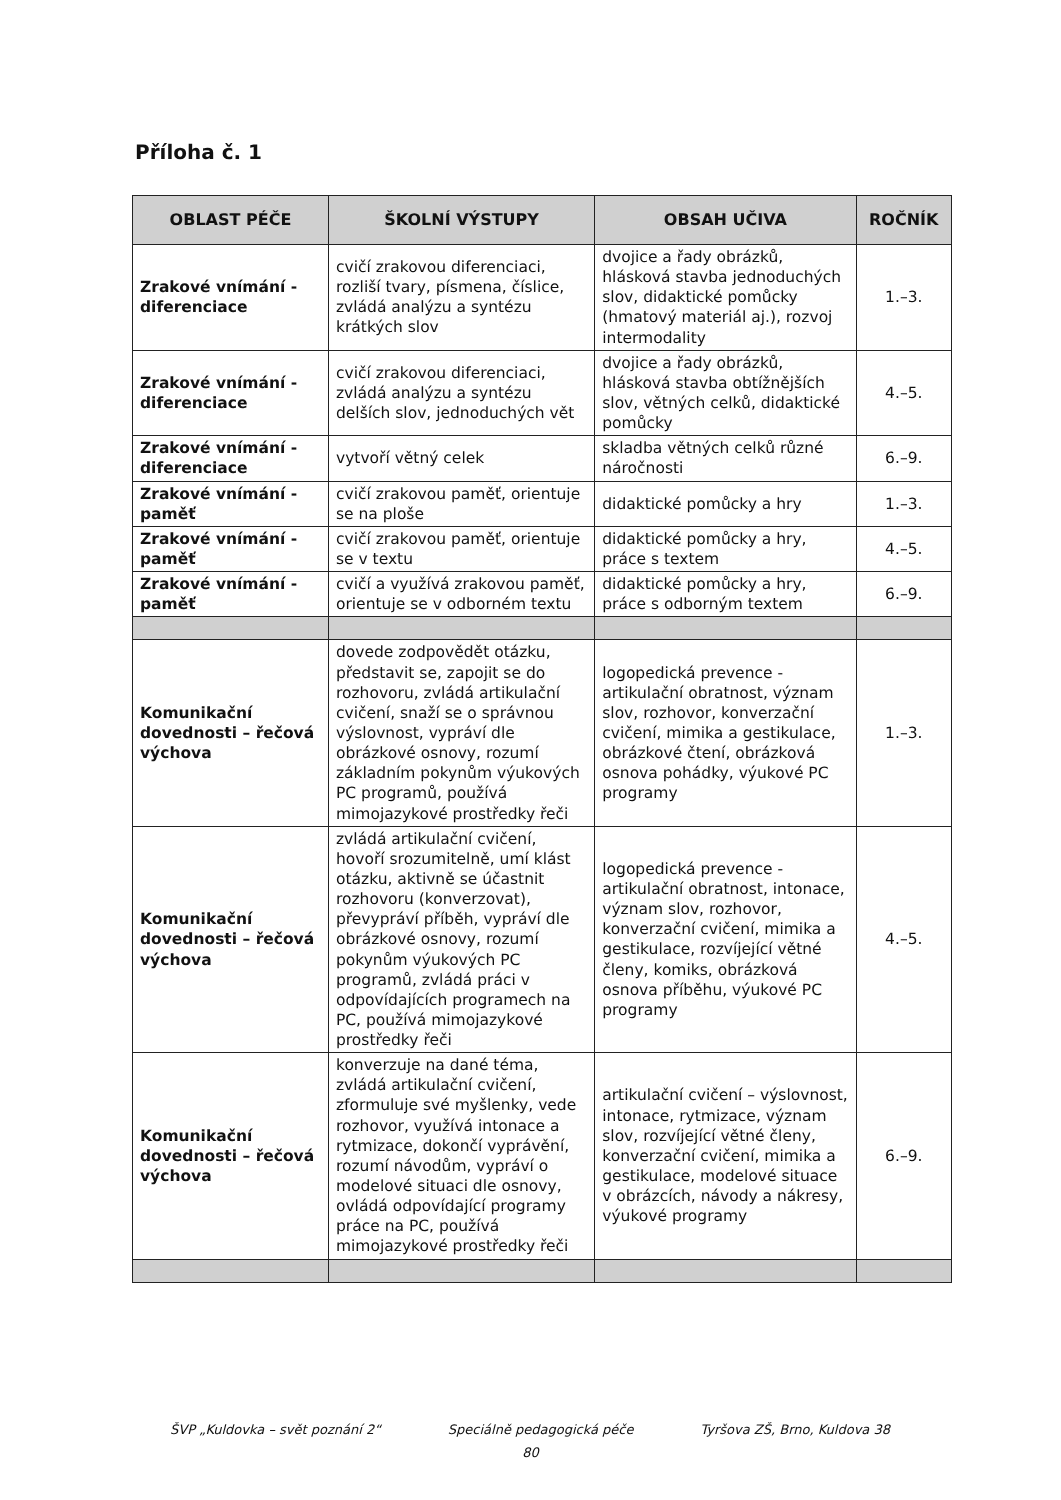Příloha č. 1
| OBLAST PÉČE | ŠKOLNÍ VÝSTUPY | OBSAH UČIVA | ROČNÍK |
| --- | --- | --- | --- |
| Zrakové vnímání - diferenciace | cvičí zrakovou diferenciaci, rozliší tvary, písmena, číslice, zvládá analýzu a syntézu krátkých slov | dvojice a řady obrázků, hlásková stavba jednoduchých slov, didaktické pomůcky (hmatový materiál aj.), rozvoj intermodality | 1.–3. |
| Zrakové vnímání - diferenciace | cvičí zrakovou diferenciaci, zvládá analýzu a syntézu delších slov, jednoduchých vět | dvojice a řady obrázků, hlásková stavba obtížnějších slov, větných celků, didaktické pomůcky | 4.–5. |
| Zrakové vnímání - diferenciace | vytvoří větný celek | skladba větných celků různé náročnosti | 6.–9. |
| Zrakové vnímání - paměť | cvičí zrakovou paměť, orientuje se na ploše | didaktické pomůcky a hry | 1.–3. |
| Zrakové vnímání - paměť | cvičí zrakovou paměť, orientuje se v textu | didaktické pomůcky a hry, práce s textem | 4.–5. |
| Zrakové vnímání - paměť | cvičí a využívá zrakovou paměť, orientuje se v odborném textu | didaktické pomůcky a hry, práce s odborným textem | 6.–9. |
| Komunikační dovednosti – řečová výchova | dovede zodpovědět otázku, představit se, zapojit se do rozhovoru, zvládá artikulační cvičení, snaží se o správnou výslovnost, vypráví dle obrázkové osnovy, rozumí základním pokynům výukových PC programů, používá mimojazykové prostředky řeči | logopedická prevence - artikulační obratnost, význam slov, rozhovor, konverzační cvičení, mimika a gestikulace, obrázkové čtení, obrázková osnova pohádky, výukové PC programy | 1.–3. |
| Komunikační dovednosti – řečová výchova | zvládá artikulační cvičení, hovoří srozumitelně, umí klást otázku, aktivně se účastnit rozhovoru (konverzovat), převypráví příběh, vypráví dle obrázkové osnovy, rozumí pokynům výukových PC programů, zvládá práci v odpovídajících programech na PC, používá mimojazykové prostředky řeči | logopedická prevence - artikulační obratnost, intonace, význam slov, rozhovor, konverzační cvičení, mimika a gestikulace, rozvíjející větné členy, komiks, obrázková osnova příběhu, výukové PC programy | 4.–5. |
| Komunikační dovednosti – řečová výchova | konverzuje na dané téma, zvládá artikulační cvičení, zformuluje své myšlenky, vede rozhovor, využívá intonace a rytmizace, dokončí vyprávění, rozumí návodům, vypráví o modelové situaci dle osnovy, ovládá odpovídající programy práce na PC, používá mimojazykové prostředky řeči | artikulační cvičení – výslovnost, intonace, rytmizace, význam slov, rozvíjející větné členy, konverzační cvičení, mimika a gestikulace, modelové situace v obrázcích, návody a nákresy, výukové programy | 6.–9. |
ŠVP „Kuldovka – svět poznání 2“ Speciálně pedagogická péče Tyršova ZŠ, Brno, Kuldova 38
80